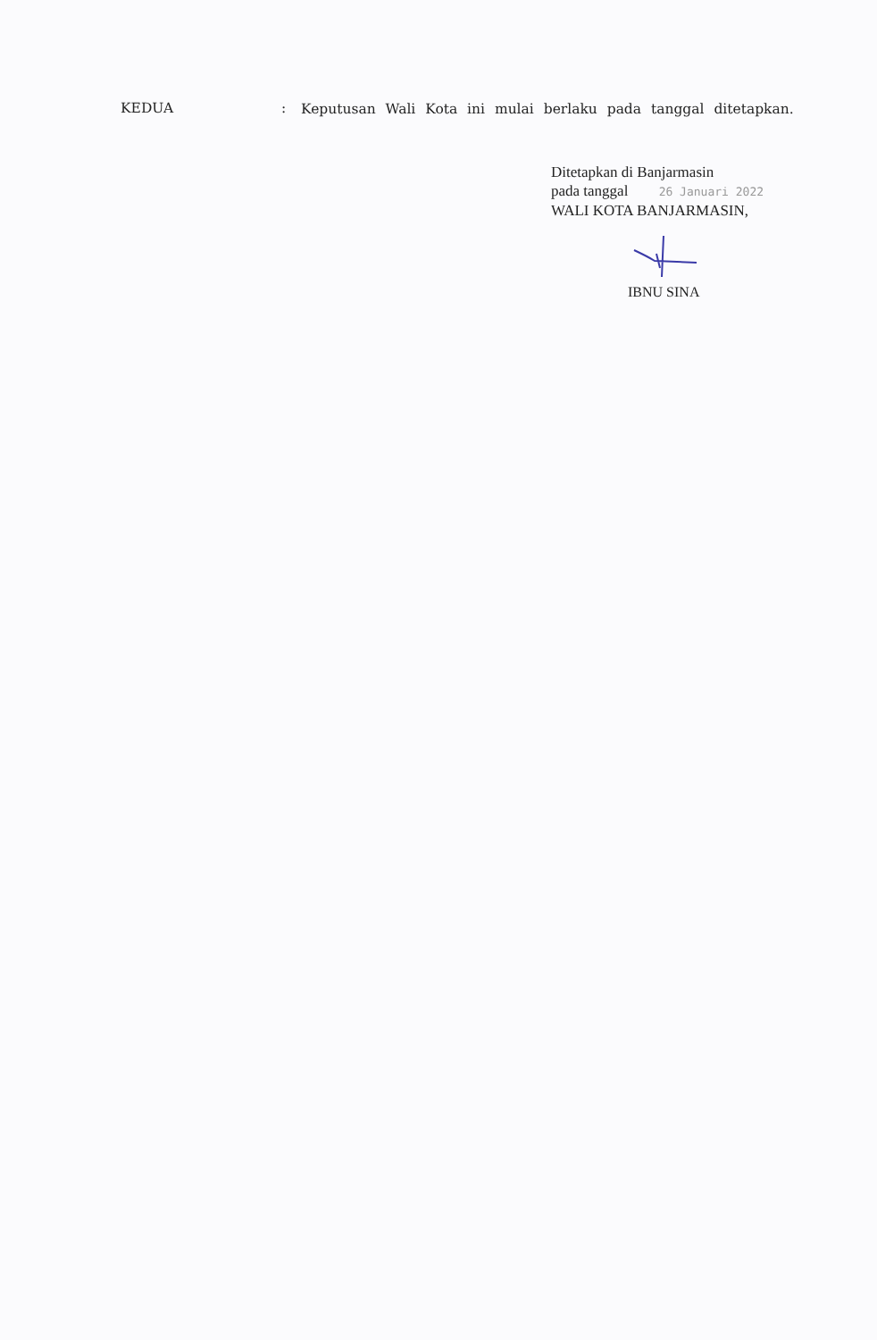KEDUA :
Keputusan Wali Kota ini mulai berlaku pada tanggal ditetapkan.
Ditetapkan di Banjarmasin
pada tanggal 26 Januari 2022
WALI KOTA BANJARMASIN,
IBNU SINA